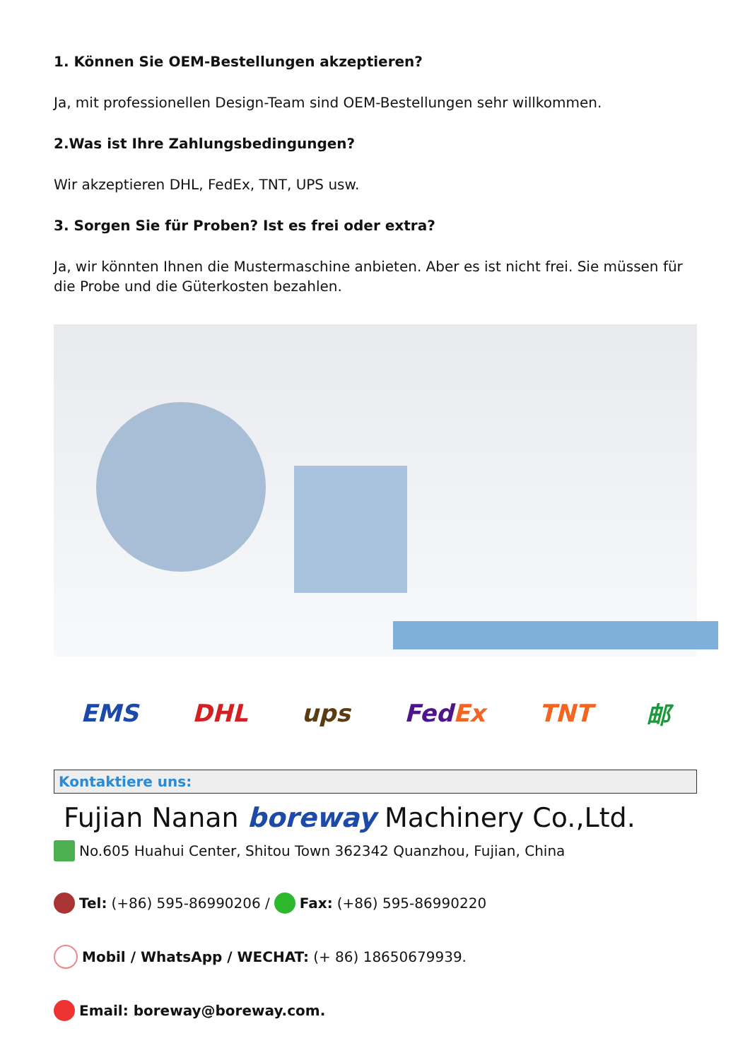1. Können Sie OEM-Bestellungen akzeptieren?
Ja, mit professionellen Design-Team sind OEM-Bestellungen sehr willkommen.
2.Was ist Ihre Zahlungsbedingungen?
Wir akzeptieren DHL, FedEx, TNT, UPS usw.
3. Sorgen Sie für Proben? Ist es frei oder extra?
Ja, wir könnten Ihnen die Mustermaschine anbieten. Aber es ist nicht frei. Sie müssen für die Probe und die Güterkosten bezahlen.
EMS DHL ups FedEx TNT 邮
Kontaktiere uns:
Fujian Nanan boreway Machinery Co.,Ltd.
No.605 Huahui Center, Shitou Town 362342 Quanzhou, Fujian, China
Tel: (+86) 595-86990206 / Fax: (+86) 595-86990220
Mobil / WhatsApp / WECHAT: (+ 86) 18650679939.
Email: boreway@boreway.com.